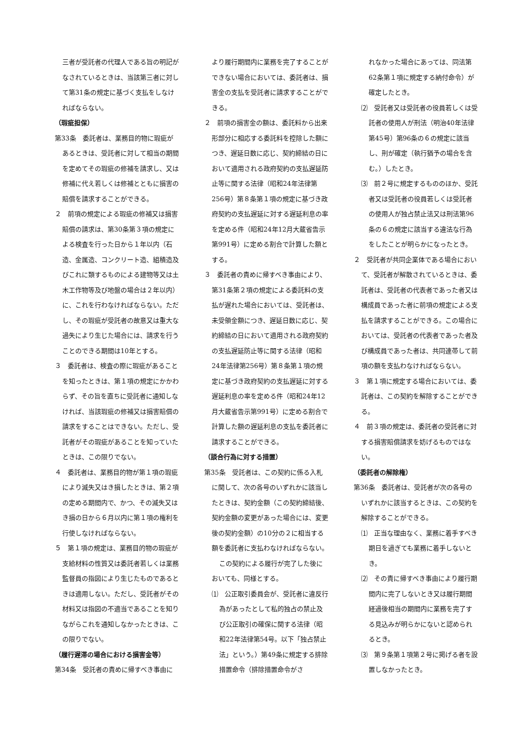三者が受託者の代理人である旨の明記がなされているときは、当該第三者に対して第31条の規定に基づく支払をしなければならない。
（瑕疵担保）
第33条　委託者は、業務目的物に瑕疵があるときは、受託者に対して相当の期間を定めてその瑕疵の修補を請求し、又は修補に代え若しくは修補とともに損害の賠償を請求することができる。
２　前項の規定による瑕疵の修補又は損害賠償の請求は、第30条第３項の規定による検査を行った日から１年以内（石造、金属造、コンクリート造、組積造及びこれに類するものによる建物等又は土木工作物等及び地盤の場合は２年以内）に、これを行わなければならない。ただし、その瑕疵が受託者の故意又は重大な過失により生じた場合には、請求を行うことのできる期間は10年とする。
３　委託者は、検査の際に瑕疵があることを知ったときは、第１項の規定にかかわらず、その旨を直ちに受託者に通知しなければ、当該瑕疵の修補又は損害賠償の請求をすることはできない。ただし、受託者がその瑕疵があることを知っていたときは、この限りでない。
４　委託者は、業務目的物が第１項の瑕疵により滅失又はき損したときは、第２項の定める期間内で、かつ、その滅失又はき損の日から６月以内に第１項の権利を行使しなければならない。
５　第１項の規定は、業務目的物の瑕疵が支給材料の性質又は委託者若しくは業務監督員の指図により生じたものであるときは適用しない。ただし、受託者がその材料又は指図の不適当であることを知りながらこれを通知しなかったときは、この限りでない。
（履行遅滞の場合における損害金等）
第34条　受託者の責めに帰すべき事由に
より履行期間内に業務を完了することができない場合においては、委託者は、損害金の支払を受託者に請求することができる。
２　前項の損害金の額は、委託料から出来形部分に相応する委託料を控除した額につき、遅延日数に応じ、契約締結の日において適用される政府契約の支払遅延防止等に関する法律（昭和24年法律第256号）第８条第１項の規定に基づき政府契約の支払遅延に対する遅延利息の率を定める件（昭和24年12月大蔵省告示第991号）に定める割合で計算した額とする。
３　委託者の責めに帰すべき事由により、第31条第２項の規定による委託料の支払が遅れた場合においては、受託者は、未受領金額につき、遅延日数に応じ、契約締結の日において適用される政府契約の支払遅延防止等に関する法律（昭和24年法律第256号）第８条第１項の規定に基づき政府契約の支払遅延に対する遅延利息の率を定める件（昭和24年12月大蔵省告示第991号）に定める割合で計算した額の遅延利息の支払を委託者に請求することができる。
（談合行為に対する措置）
第35条　受託者は、この契約に係る入札に関して、次の各号のいずれかに該当したときは、契約金額（この契約締結後、契約金額の変更があった場合には、変更後の契約金額）の10分の２に相当する額を委託者に支払わなければならない。
この契約による履行が完了した後においても、同様とする。
⑴　公正取引委員会が、受託者に違反行為があったとして私的独占の禁止及び公正取引の確保に関する法律（昭和22年法律第54号。以下「独占禁止法」という。）第49条に規定する排除措置命令（排除措置命令がさ
れなかった場合にあっては、同法第62条第１項に規定する納付命令）が確定したとき。
⑵　受託者又は受託者の役員若しくは受託者の使用人が刑法（明治40年法律第45号）第96条の６の規定に該当し、刑が確定（執行猶予の場合を含む。）したとき。
⑶　前２号に規定するもののほか、受託者又は受託者の役員若しくは受託者の使用人が独占禁止法又は刑法第96条の６の規定に該当する違法な行為をしたことが明らかになったとき。
２　受託者が共同企業体である場合において、受託者が解散されているときは、委託者は、受託者の代表者であった者又は構成員であった者に前項の規定による支払を請求することができる。この場合においては、受託者の代表者であった者及び構成員であった者は、共同連帯して前項の額を支払わなければならない。
３　第１項に規定する場合においては、委託者は、この契約を解除することができる。
４　前３項の規定は、委託者の受託者に対する損害賠償請求を妨げるものではない。
（委託者の解除権）
第36条　委託者は、受託者が次の各号のいずれかに該当するときは、この契約を解除することができる。
⑴　正当な理由なく、業務に着手すべき期日を過ぎても業務に着手しないとき。
⑵　その責に帰すべき事由により履行期間内に完了しないとき又は履行期間経過後相当の期間内に業務を完了する見込みが明らかにないと認められるとき。
⑶　第９条第１項第２号に掲げる者を設置しなかったとき。